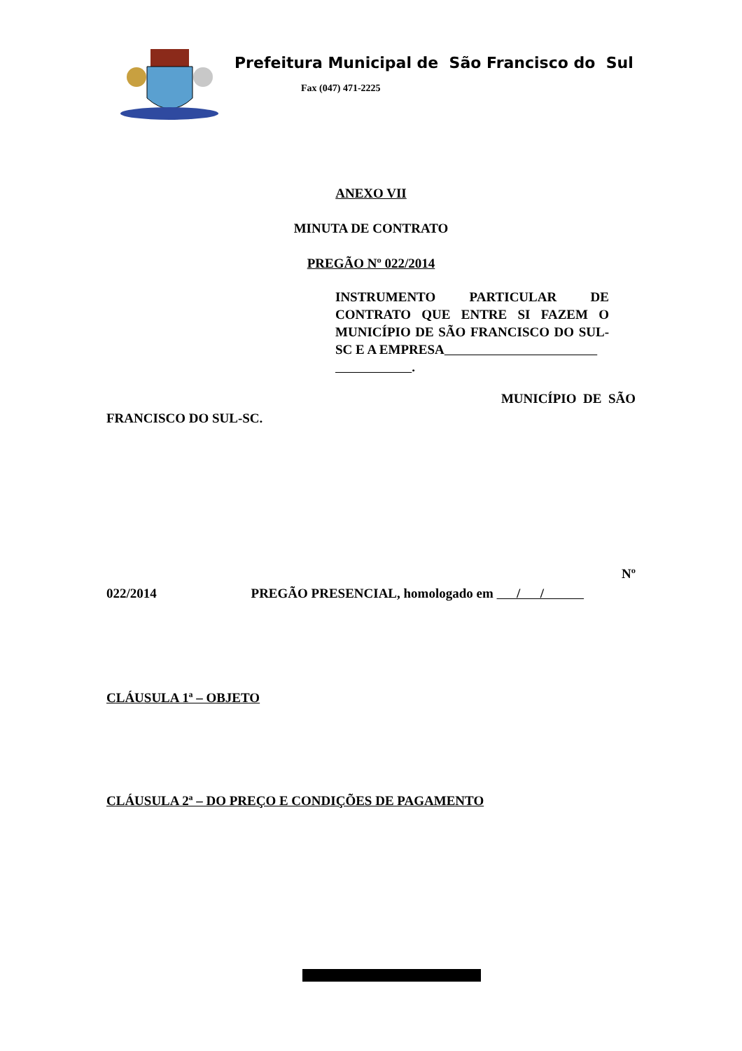Prefeitura Municipal de São Francisco do Sul
Fax (047) 471-2225
ANEXO VII
MINUTA DE CONTRATO
PREGÃO Nº 022/2014
INSTRUMENTO PARTICULAR DE CONTRATO QUE ENTRE SI FAZEM O MUNICÍPIO DE SÃO FRANCISCO DO SUL-SC E A EMPRESA
.
MUNICÍPIO DE SÃO
FRANCISCO DO SUL-SC.
Nº
022/2014 PREGÃO PRESENCIAL, homologado em / /
CLÁUSULA 1ª – OBJETO
CLÁUSULA 2ª – DO PREÇO E CONDIÇÕES DE PAGAMENTO